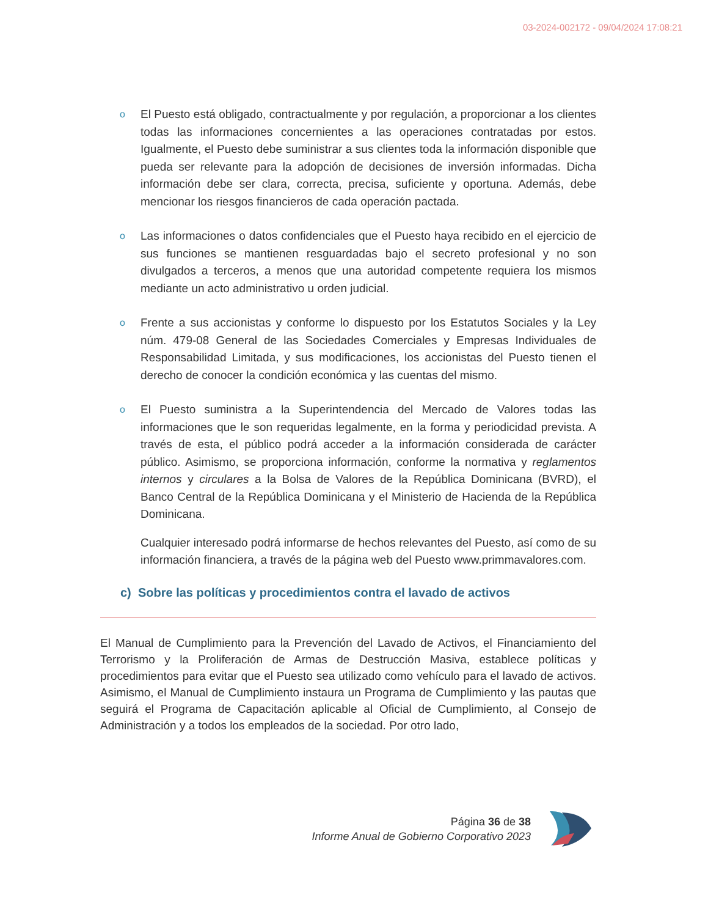03-2024-002172 - 09/04/2024 17:08:21
o
El Puesto está obligado, contractualmente y por regulación, a proporcionar a los clientes todas las informaciones concernientes a las operaciones contratadas por estos. Igualmente, el Puesto debe suministrar a sus clientes toda la información disponible que pueda ser relevante para la adopción de decisiones de inversión informadas. Dicha información debe ser clara, correcta, precisa, suficiente y oportuna. Además, debe mencionar los riesgos financieros de cada operación pactada.
o
Las informaciones o datos confidenciales que el Puesto haya recibido en el ejercicio de sus funciones se mantienen resguardadas bajo el secreto profesional y no son divulgados a terceros, a menos que una autoridad competente requiera los mismos mediante un acto administrativo u orden judicial.
o
Frente a sus accionistas y conforme lo dispuesto por los Estatutos Sociales y la Ley núm. 479-08 General de las Sociedades Comerciales y Empresas Individuales de Responsabilidad Limitada, y sus modificaciones, los accionistas del Puesto tienen el derecho de conocer la condición económica y las cuentas del mismo.
o
El Puesto suministra a la Superintendencia del Mercado de Valores todas las informaciones que le son requeridas legalmente, en la forma y periodicidad prevista. A través de esta, el público podrá acceder a la información considerada de carácter público. Asimismo, se proporciona información, conforme la normativa y reglamentos internos y circulares a la Bolsa de Valores de la República Dominicana (BVRD), el Banco Central de la República Dominicana y el Ministerio de Hacienda de la República Dominicana.
Cualquier interesado podrá informarse de hechos relevantes del Puesto, así como de su información financiera, a través de la página web del Puesto www.primmavalores.com.
c) Sobre las políticas y procedimientos contra el lavado de activos
El Manual de Cumplimiento para la Prevención del Lavado de Activos, el Financiamiento del Terrorismo y la Proliferación de Armas de Destrucción Masiva, establece políticas y procedimientos para evitar que el Puesto sea utilizado como vehículo para el lavado de activos. Asimismo, el Manual de Cumplimiento instaura un Programa de Cumplimiento y las pautas que seguirá el Programa de Capacitación aplicable al Oficial de Cumplimiento, al Consejo de Administración y a todos los empleados de la sociedad. Por otro lado,
Página 36 de 38
Informe Anual de Gobierno Corporativo 2023